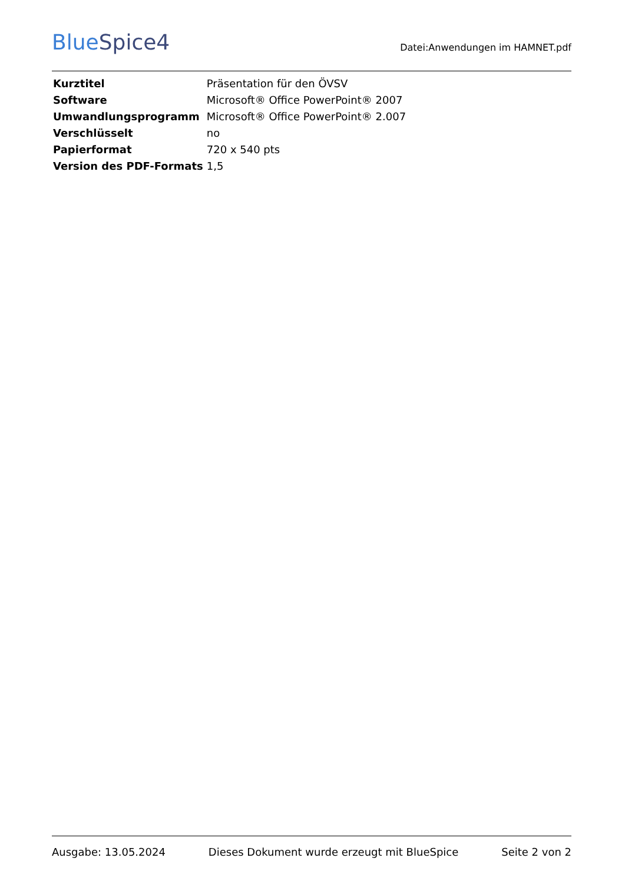BlueSpice4
Datei:Anwendungen im HAMNET.pdf
| Kurztitel | Präsentation für den ÖVSV |
| Software | Microsoft® Office PowerPoint® 2007 |
| Umwandlungsprogramm | Microsoft® Office PowerPoint® 2.007 |
| Verschlüsselt | no |
| Papierformat | 720 x 540 pts |
| Version des PDF-Formats | 1,5 |
Ausgabe: 13.05.2024 Dieses Dokument wurde erzeugt mit BlueSpice Seite 2 von 2